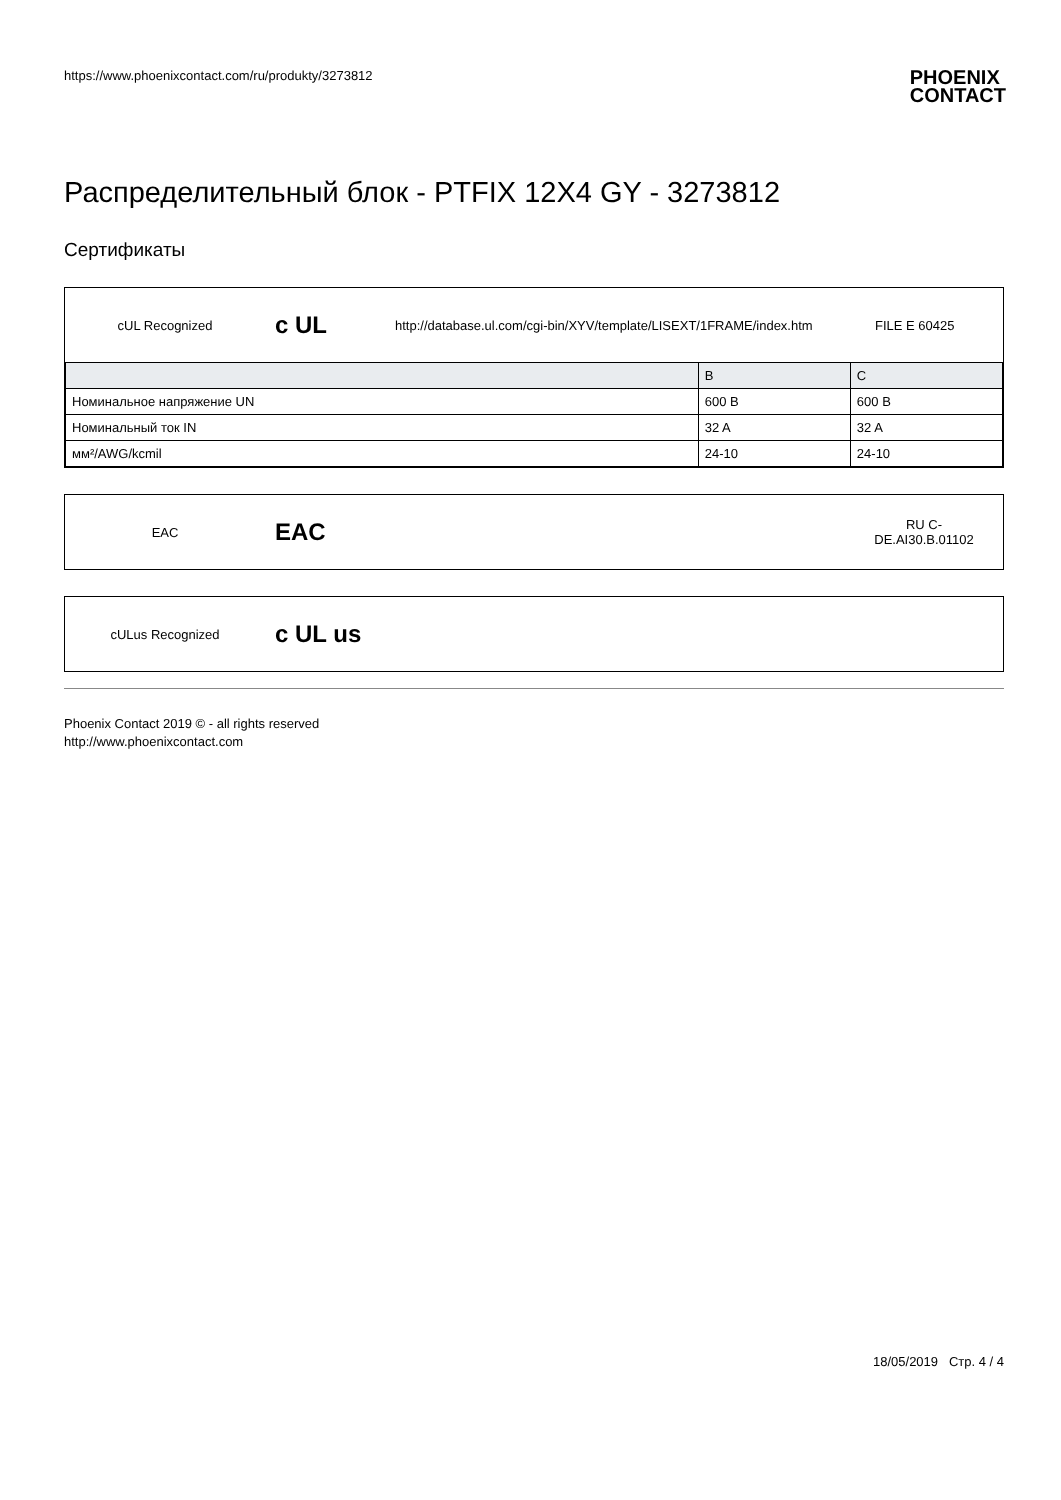https://www.phoenixcontact.com/ru/produkty/3273812
PHOENIX
CONTACT
Распределительный блок - PTFIX 12X4 GY - 3273812
Сертификаты
cUL Recognized
c UL
http://database.ul.com/cgi-bin/XYV/template/LISEXT/1FRAME/index.htm
FILE E 60425
| | B | C |
| --- | --- | --- |
| Номинальное напряжение UN | 600 В | 600 В |
| Номинальный ток IN | 32 A | 32 A |
| мм²/AWG/kcmil | 24-10 | 24-10 |
EAC
EAC
RU C-
DE.AI30.B.01102
cULus Recognized
c UL us
Phoenix Contact 2019 © - all rights reserved
http://www.phoenixcontact.com
18/05/2019 Стр. 4 / 4